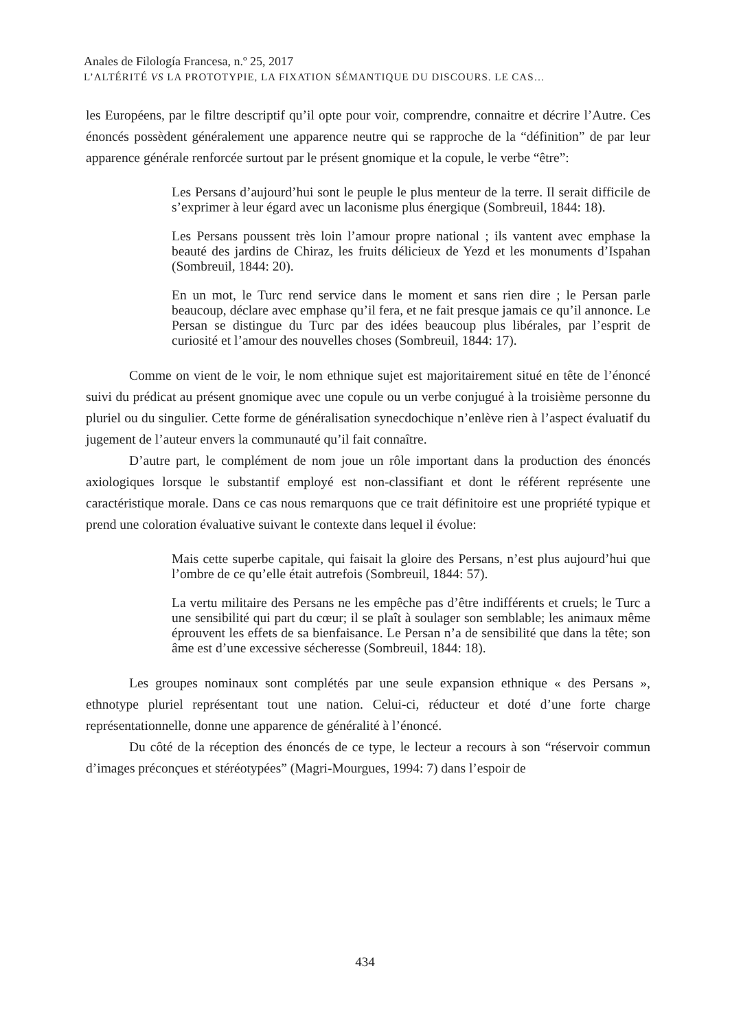Anales de Filología Francesa, n.º 25, 2017
L’ALTÉRITÉ VS LA PROTOTYPIE, LA FIXATION SÉMANTIQUE DU DISCOURS. LE CAS…
les Européens, par le filtre descriptif qu’il opte pour voir, comprendre, connaitre et décrire l’Autre. Ces énoncés possèdent généralement une apparence neutre qui se rapproche de la “définition” de par leur apparence générale renforcée surtout par le présent gnomique et la copule, le verbe “être”:
Les Persans d’aujourd’hui sont le peuple le plus menteur de la terre. Il serait difficile de s’exprimer à leur égard avec un laconisme plus énergique (Sombreuil, 1844: 18).
Les Persans poussent très loin l’amour propre national ; ils vantent avec emphase la beauté des jardins de Chiraz, les fruits délicieux de Yezd et les monuments d’Ispahan (Sombreuil, 1844: 20).
En un mot, le Turc rend service dans le moment et sans rien dire ; le Persan parle beaucoup, déclare avec emphase qu’il fera, et ne fait presque jamais ce qu’il annonce. Le Persan se distingue du Turc par des idées beaucoup plus libérales, par l’esprit de curiosité et l’amour des nouvelles choses (Sombreuil, 1844: 17).
Comme on vient de le voir, le nom ethnique sujet est majoritairement situé en tête de l’énoncé suivi du prédicat au présent gnomique avec une copule ou un verbe conjugué à la troisième personne du pluriel ou du singulier. Cette forme de généralisation synecdochique n’enlève rien à l’aspect évaluatif du jugement de l’auteur envers la communauté qu’il fait connaître.
D’autre part, le complément de nom joue un rôle important dans la production des énoncés axiologiques lorsque le substantif employé est non-classifiant et dont le référent représente une caractéristique morale. Dans ce cas nous remarquons que ce trait définitoire est une propriété typique et prend une coloration évaluative suivant le contexte dans lequel il évolue:
Mais cette superbe capitale, qui faisait la gloire des Persans, n’est plus aujourd’hui que l’ombre de ce qu’elle était autrefois (Sombreuil, 1844: 57).
La vertu militaire des Persans ne les empêche pas d’être indifférents et cruels; le Turc a une sensibilité qui part du cœur; il se plaît à soulager son semblable; les animaux même éprouvent les effets de sa bienfaisance. Le Persan n’a de sensibilité que dans la tête; son âme est d’une excessive sécheresse (Sombreuil, 1844: 18).
Les groupes nominaux sont complétés par une seule expansion ethnique « des Persans », ethnotype pluriel représentant tout une nation. Celui-ci, réducteur et doté d’une forte charge représentationnelle, donne une apparence de généralité à l’énoncé.
Du côté de la réception des énoncés de ce type, le lecteur a recours à son “réservoir commun d’images préconçues et stéréotypées” (Magri-Mourgues, 1994: 7) dans l’espoir de
434